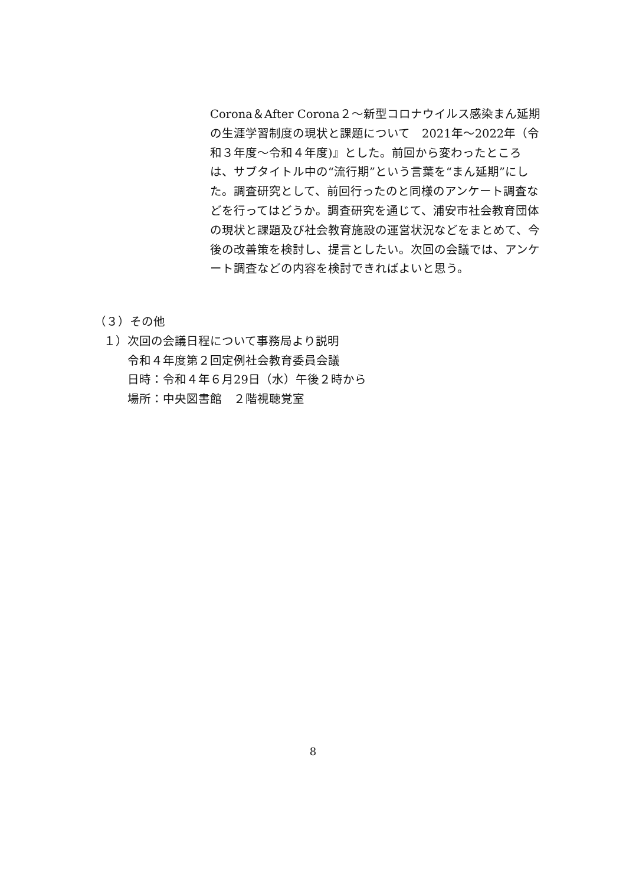Corona＆After Corona２～新型コロナウイルス感染まん延期の生涯学習制度の現状と課題について　2021年～2022年（令和３年度～令和４年度)』とした。前回から変わったところは、サブタイトル中の“流行期”という言葉を“まん延期”にした。調査研究として、前回行ったのと同様のアンケート調査などを行ってはどうか。調査研究を通じて、浦安市社会教育団体の現状と課題及び社会教育施設の運営状況などをまとめて、今後の改善策を検討し、提言としたい。次回の会議では、アンケート調査などの内容を検討できればよいと思う。
（３）その他
１）次回の会議日程について事務局より説明
令和４年度第２回定例社会教育委員会議
日時：令和４年６月29日（水）午後２時から
場所：中央図書館　２階視聴覚室
8